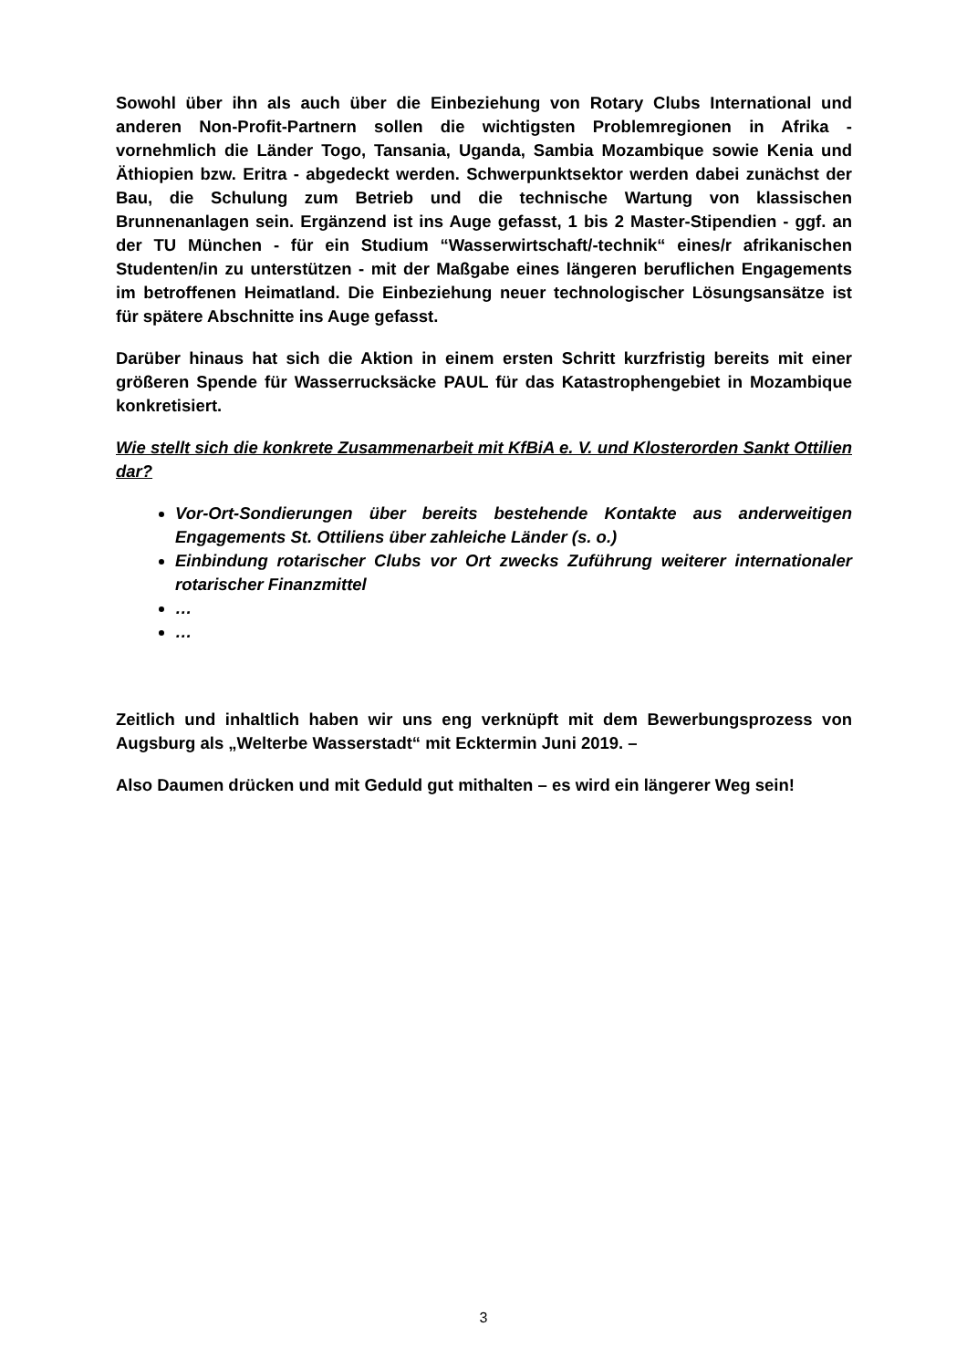Sowohl über ihn als auch über die Einbeziehung von Rotary Clubs International und anderen Non-Profit-Partnern sollen die wichtigsten Problemregionen in Afrika - vornehmlich die Länder Togo, Tansania, Uganda, Sambia Mozambique sowie Kenia und Äthiopien bzw. Eritra - abgedeckt werden. Schwerpunktsektor werden dabei zunächst der Bau, die Schulung zum Betrieb und die technische Wartung von klassischen Brunnenanlagen sein. Ergänzend ist ins Auge gefasst, 1 bis 2 Master-Stipendien - ggf. an der TU München - für ein Studium “Wasserwirtschaft/-technik“ eines/r afrikanischen Studenten/in zu unterstützen - mit der Maßgabe eines längeren beruflichen Engagements im betroffenen Heimatland. Die Einbeziehung neuer technologischer Lösungsansätze ist für spätere Abschnitte ins Auge gefasst.
Darüber hinaus hat sich die Aktion in einem ersten Schritt kurzfristig bereits mit einer größeren Spende für Wasserrucksäcke PAUL für das Katastrophengebiet in Mozambique konkretisiert.
Wie stellt sich die konkrete Zusammenarbeit mit KfBiA e. V. und Klosterorden Sankt Ottilien dar?
Vor-Ort-Sondierungen über bereits bestehende Kontakte aus anderweitigen Engagements St. Ottiliens über zahleiche Länder (s. o.)
Einbindung rotarischer Clubs vor Ort zwecks Zuführung weiterer internationaler rotarischer Finanzmittel
…
…
Zeitlich und inhaltlich haben wir uns eng verknüpft mit dem Bewerbungsprozess von Augsburg als „Welterbe Wasserstadt“ mit Ecktermin Juni 2019. –
Also Daumen drücken und mit Geduld gut mithalten – es wird ein längerer Weg sein!
3